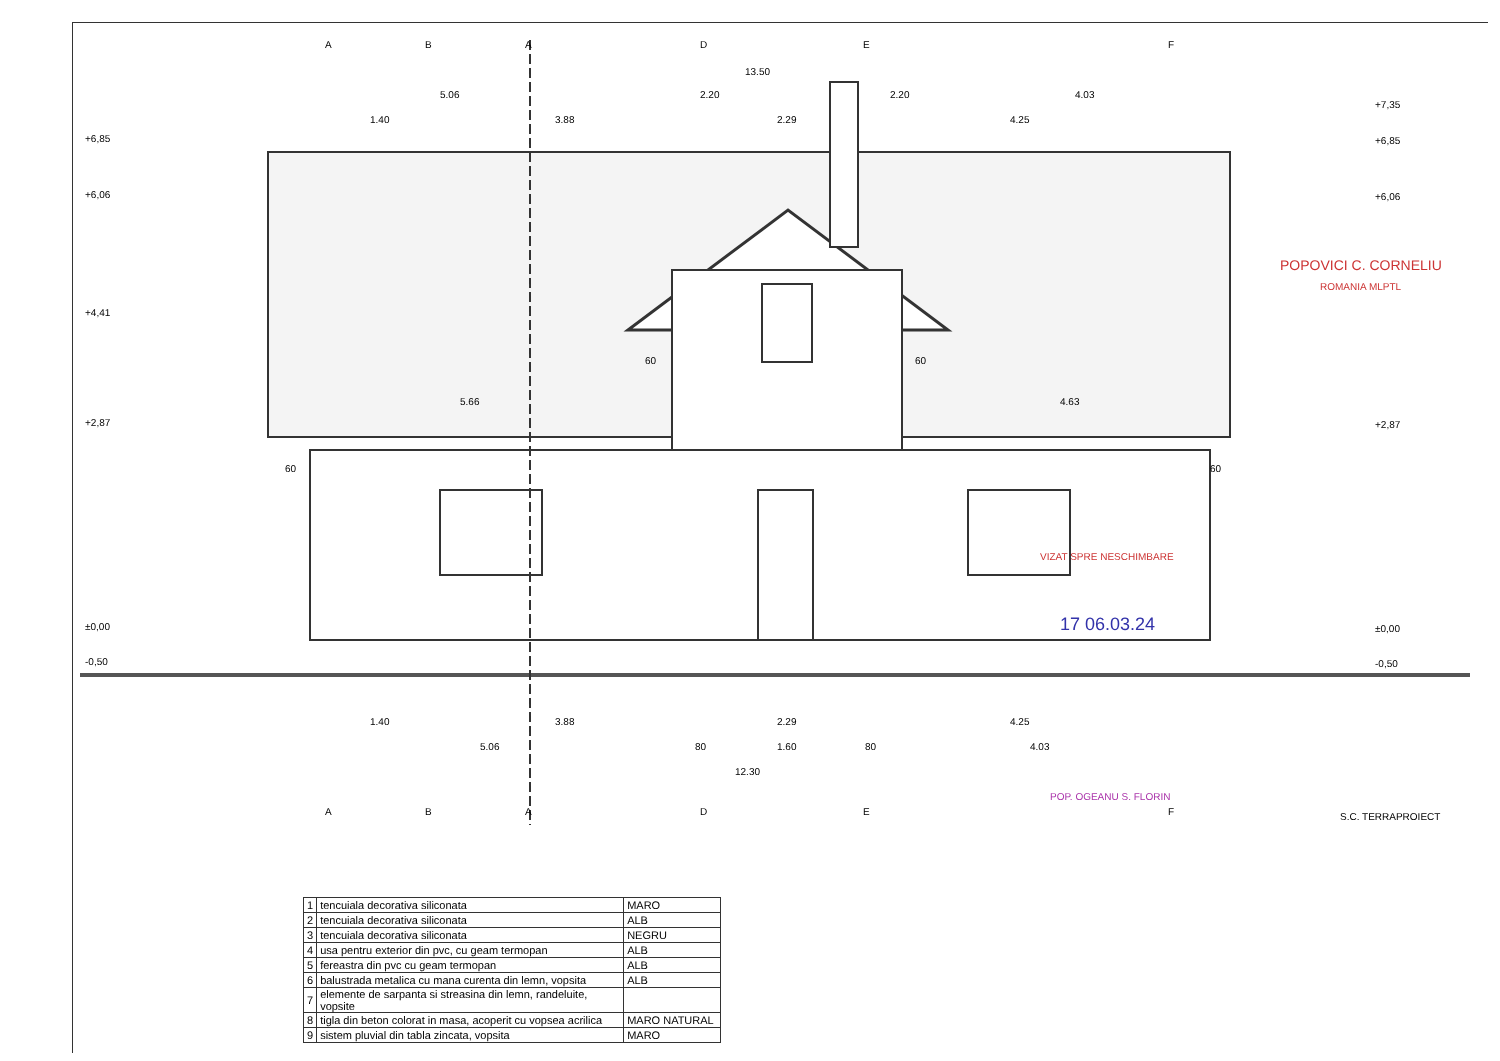13.50
5.06
2.20
2.20
4.03
1.40
3.88
2.29
4.25
+6,85
+6,06
+4,41
+2,87
±0,00
-0,50
+7,35
+6,85
+6,06
+2,87
±0,00
-0,50
5.66
4.63
60
60
60
60
1.40
3.88
2.29
4.25
5.06
80
1.60
80
4.03
12.30
A
B
A
D
E
F
A
B
A
D
E
F
POPOVICI C. CORNELIU
ROMANIA MLPTL
VIZAT SPRE NESCHIMBARE
17 06.03.24
POP. OGEANU S. FLORIN
S.C. TERRAPROIECT
| 1 | tencuiala decorativa siliconata | MARO |
| 2 | tencuiala decorativa siliconata | ALB |
| 3 | tencuiala decorativa siliconata | NEGRU |
| 4 | usa pentru exterior din pvc, cu geam termopan | ALB |
| 5 | fereastra din pvc cu geam termopan | ALB |
| 6 | balustrada metalica cu mana curenta din lemn, vopsita | ALB |
| 7 | elemente de sarpanta si streasina din lemn, randeluite, vopsite | |
| 8 | tigla din beton colorat in masa, acoperit cu vopsea acrilica | MARO NATURAL |
| 9 | sistem pluvial din tabla zincata, vopsita | MARO |